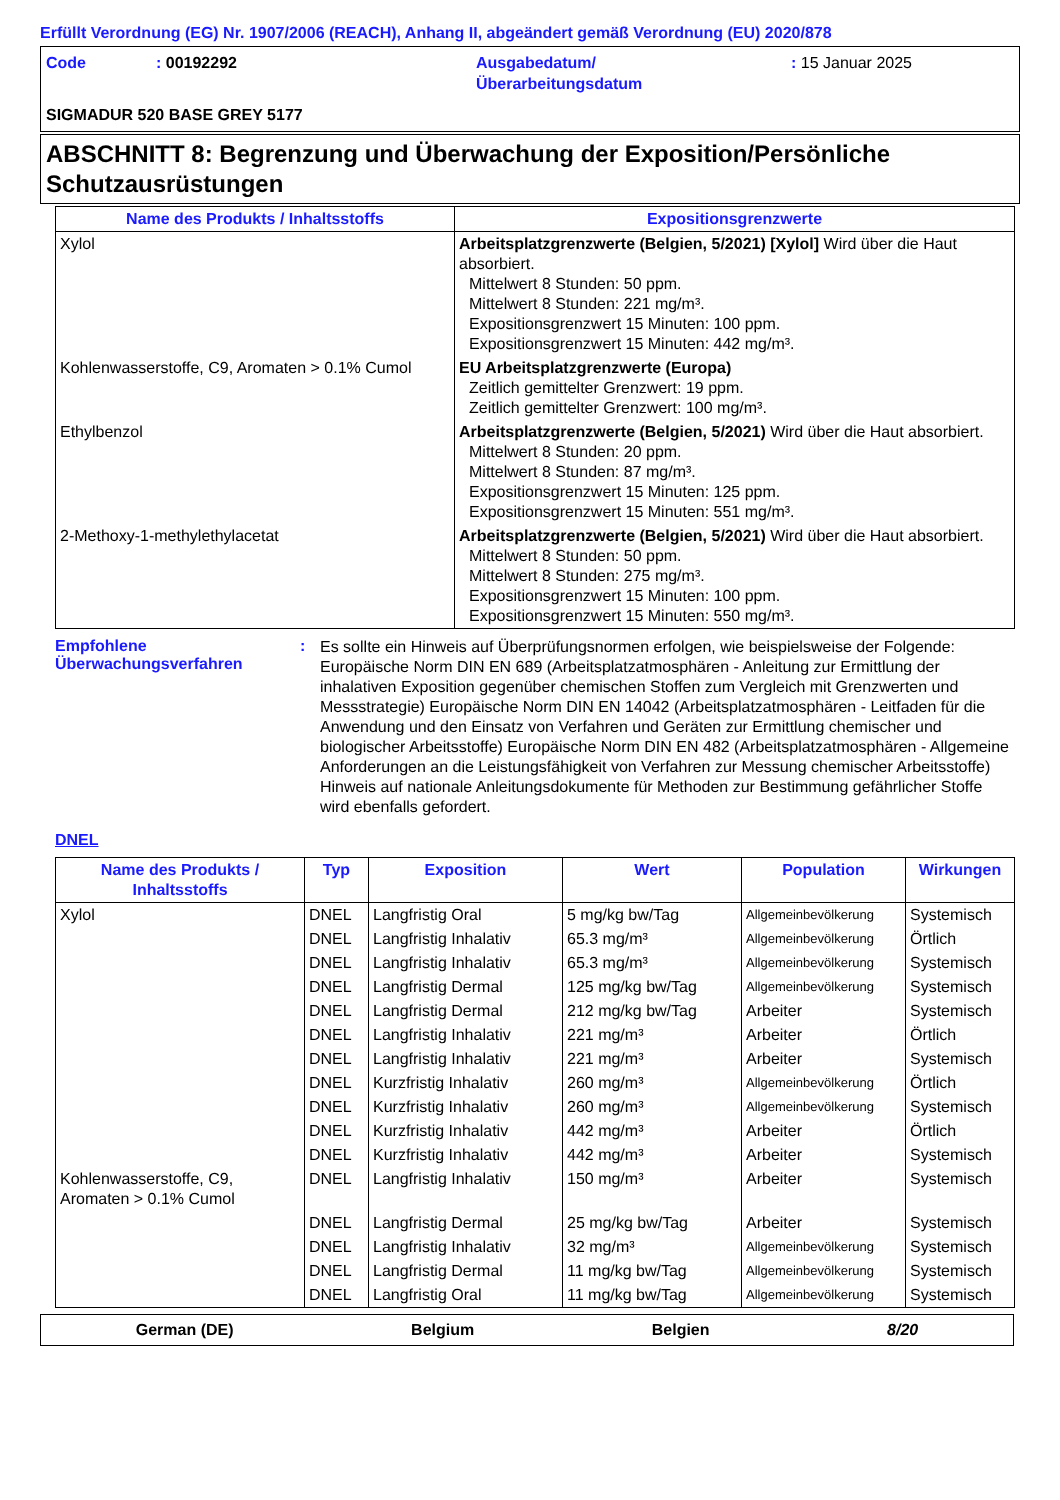Erfüllt Verordnung (EG) Nr. 1907/2006 (REACH), Anhang II, abgeändert gemäß Verordnung (EU) 2020/878
Code
: 00192292
Ausgabedatum/
Überarbeitungsdatum
: 15 Januar 2025
SIGMADUR 520 BASE GREY 5177
ABSCHNITT 8: Begrenzung und Überwachung der Exposition/Persönliche Schutzausrüstungen
| Name des Produkts / Inhaltsstoffs | Expositionsgrenzwerte |
| --- | --- |
| Xylol | Arbeitsplatzgrenzwerte (Belgien, 5/2021) [Xylol] Wird über die Haut absorbiert. Mittelwert 8 Stunden: 50 ppm. Mittelwert 8 Stunden: 221 mg/m³. Expositionsgrenzwert 15 Minuten: 100 ppm. Expositionsgrenzwert 15 Minuten: 442 mg/m³. |
| Kohlenwasserstoffe, C9, Aromaten > 0.1% Cumol | EU Arbeitsplatzgrenzwerte (Europa) Zeitlich gemittelter Grenzwert: 19 ppm. Zeitlich gemittelter Grenzwert: 100 mg/m³. |
| Ethylbenzol | Arbeitsplatzgrenzwerte (Belgien, 5/2021) Wird über die Haut absorbiert. Mittelwert 8 Stunden: 20 ppm. Mittelwert 8 Stunden: 87 mg/m³. Expositionsgrenzwert 15 Minuten: 125 ppm. Expositionsgrenzwert 15 Minuten: 551 mg/m³. |
| 2-Methoxy-1-methylethylacetat | Arbeitsplatzgrenzwerte (Belgien, 5/2021) Wird über die Haut absorbiert. Mittelwert 8 Stunden: 50 ppm. Mittelwert 8 Stunden: 275 mg/m³. Expositionsgrenzwert 15 Minuten: 100 ppm. Expositionsgrenzwert 15 Minuten: 550 mg/m³. |
Empfohlene Überwachungsverfahren
:
Es sollte ein Hinweis auf Überprüfungsnormen erfolgen, wie beispielsweise der Folgende: Europäische Norm DIN EN 689 (Arbeitsplatzatmosphären - Anleitung zur Ermittlung der inhalativen Exposition gegenüber chemischen Stoffen zum Vergleich mit Grenzwerten und Messstrategie) Europäische Norm DIN EN 14042 (Arbeitsplatzatmosphären - Leitfaden für die Anwendung und den Einsatz von Verfahren und Geräten zur Ermittlung chemischer und biologischer Arbeitsstoffe) Europäische Norm DIN EN 482 (Arbeitsplatzatmosphären - Allgemeine Anforderungen an die Leistungsfähigkeit von Verfahren zur Messung chemischer Arbeitsstoffe) Hinweis auf nationale Anleitungsdokumente für Methoden zur Bestimmung gefährlicher Stoffe wird ebenfalls gefordert.
DNEL
| Name des Produkts / Inhaltsstoffs | Typ | Exposition | Wert | Population | Wirkungen |
| --- | --- | --- | --- | --- | --- |
| Xylol | DNEL | Langfristig Oral | 5 mg/kg bw/Tag | Allgemeinbevölkerung | Systemisch |
| | DNEL | Langfristig Inhalativ | 65.3 mg/m³ | Allgemeinbevölkerung | Örtlich |
| | DNEL | Langfristig Inhalativ | 65.3 mg/m³ | Allgemeinbevölkerung | Systemisch |
| | DNEL | Langfristig Dermal | 125 mg/kg bw/Tag | Allgemeinbevölkerung | Systemisch |
| | DNEL | Langfristig Dermal | 212 mg/kg bw/Tag | Arbeiter | Systemisch |
| | DNEL | Langfristig Inhalativ | 221 mg/m³ | Arbeiter | Örtlich |
| | DNEL | Langfristig Inhalativ | 221 mg/m³ | Arbeiter | Systemisch |
| | DNEL | Kurzfristig Inhalativ | 260 mg/m³ | Allgemeinbevölkerung | Örtlich |
| | DNEL | Kurzfristig Inhalativ | 260 mg/m³ | Allgemeinbevölkerung | Systemisch |
| | DNEL | Kurzfristig Inhalativ | 442 mg/m³ | Arbeiter | Örtlich |
| | DNEL | Kurzfristig Inhalativ | 442 mg/m³ | Arbeiter | Systemisch |
| Kohlenwasserstoffe, C9, Aromaten > 0.1% Cumol | DNEL | Langfristig Inhalativ | 150 mg/m³ | Arbeiter | Systemisch |
| | DNEL | Langfristig Dermal | 25 mg/kg bw/Tag | Arbeiter | Systemisch |
| | DNEL | Langfristig Inhalativ | 32 mg/m³ | Allgemeinbevölkerung | Systemisch |
| | DNEL | Langfristig Dermal | 11 mg/kg bw/Tag | Allgemeinbevölkerung | Systemisch |
| | DNEL | Langfristig Oral | 11 mg/kg bw/Tag | Allgemeinbevölkerung | Systemisch |
German (DE) Belgium Belgien 8/20